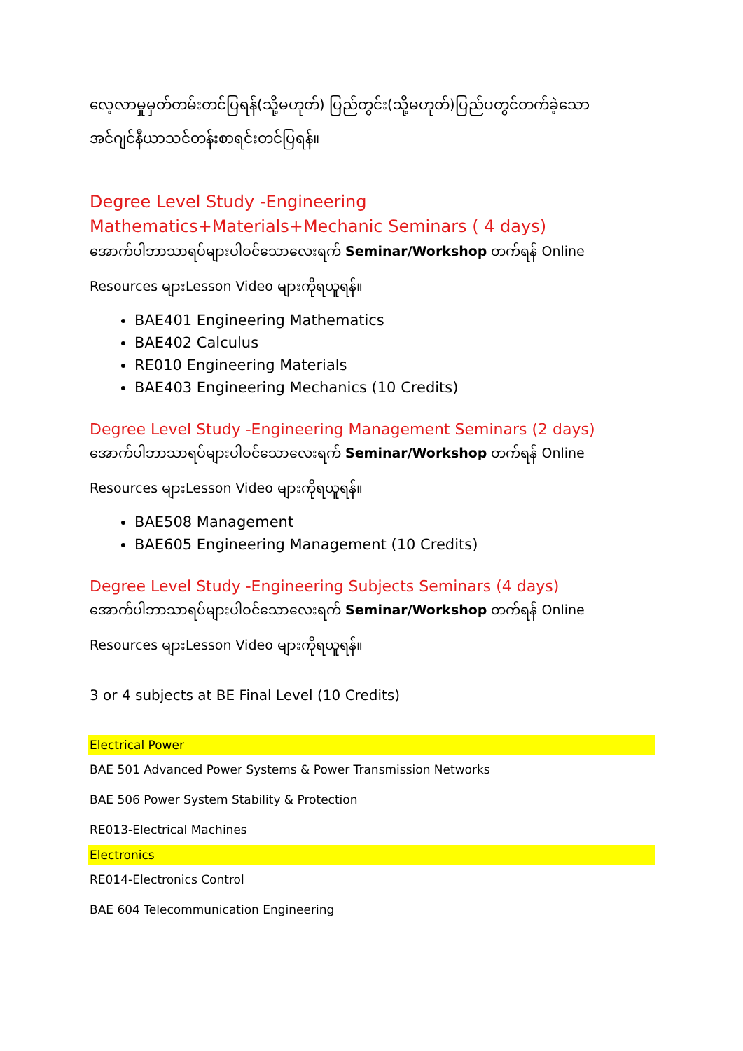လေ့လာမှုမှတ်တမ်းတင်ပြရန်(သို့မဟုတ်) ပြည်တွင်း(သို့မဟုတ်)ပြည်ပတွင်တက်ခဲ့သောအင်ဂျင်နီယာသင်တန်းစာရင်းတင်ပြရန်။
Degree Level Study -Engineering Mathematics+Materials+Mechanic Seminars ( 4 days)
အောက်ပါဘာသာရပ်များပါဝင်သောလေးရက် Seminar/Workshop တက်ရန် Online
Resources များLesson Video များကိုရယူရန်။
BAE401 Engineering Mathematics
BAE402 Calculus
RE010 Engineering Materials
BAE403 Engineering Mechanics (10 Credits)
Degree Level Study -Engineering Management Seminars (2 days)
အောက်ပါဘာသာရပ်များပါဝင်သောလေးရက် Seminar/Workshop တက်ရန် Online
Resources များLesson Video များကိုရယူရန်။
BAE508 Management
BAE605 Engineering Management (10 Credits)
Degree Level Study -Engineering Subjects Seminars (4 days)
အောက်ပါဘာသာရပ်များပါဝင်သောလေးရက် Seminar/Workshop တက်ရန် Online
Resources များLesson Video များကိုရယူရန်။
3 or 4 subjects at BE Final Level (10 Credits)
Electrical Power
BAE 501 Advanced Power Systems & Power Transmission Networks
BAE 506 Power System Stability & Protection
RE013-Electrical Machines
Electronics
RE014-Electronics Control
BAE 604 Telecommunication Engineering